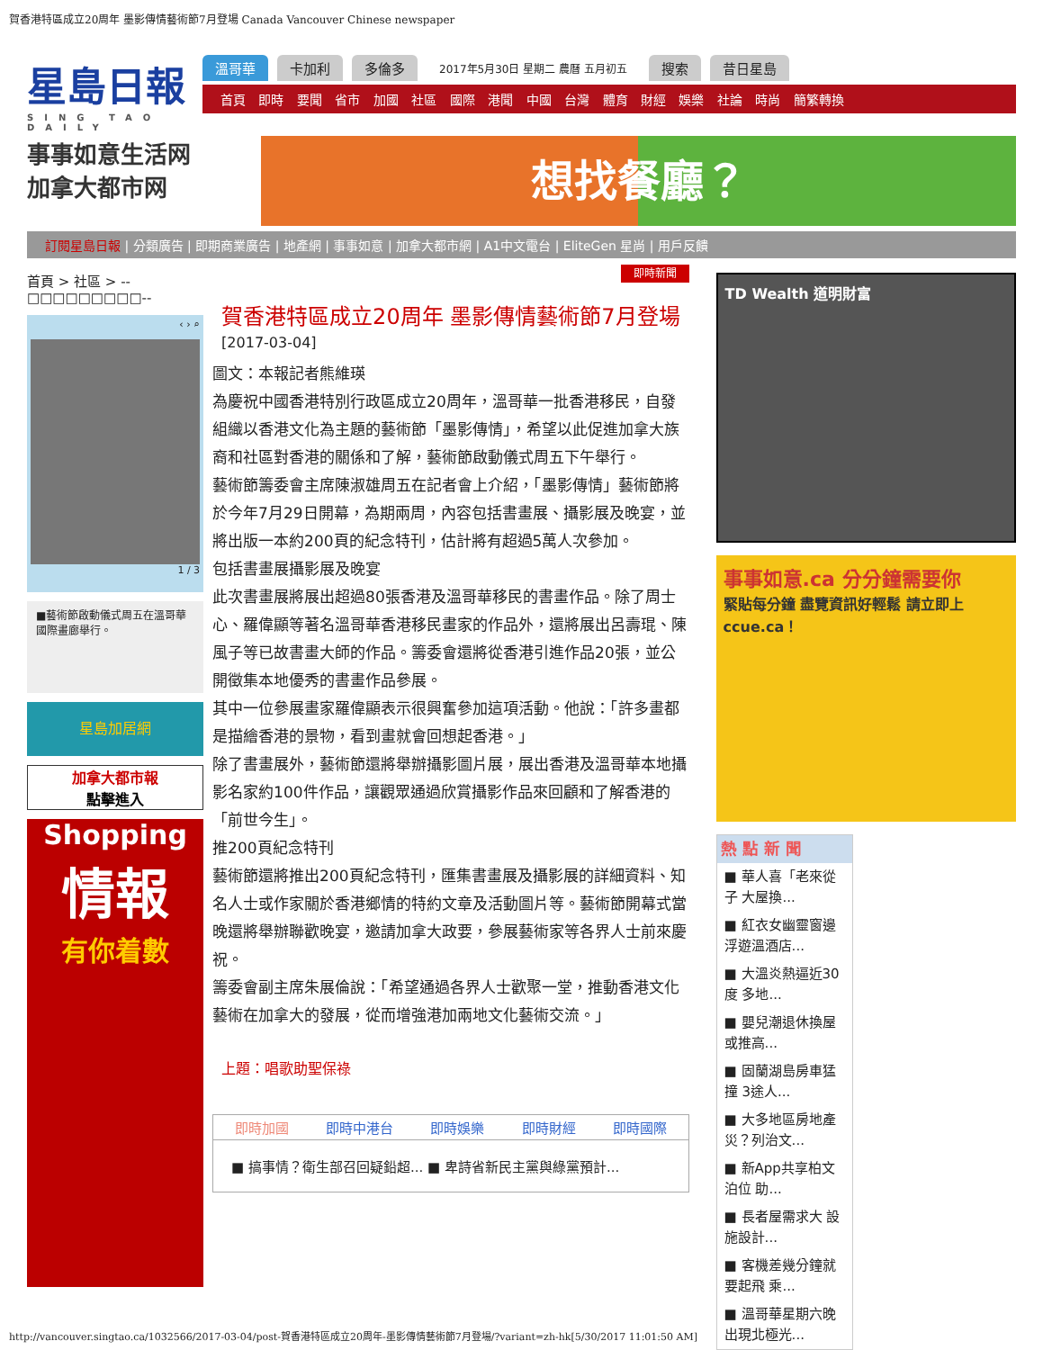賀香港特區成立20周年 墨影傳情藝術節7月登場 Canada Vancouver Chinese newspaper
星島日報
SING TAO DAILY
溫哥華 卡加利 多倫多 2017年5月30日 星期二 農曆 五月初五 搜索 昔日星島
首頁 即時 要聞 省市 加國 社區 國際 港聞 中國 台灣 體育 財經 娛樂 社論 時尚 簡繁轉換
事事如意生活网
加拿大都市网
想找餐廳？
訂閱星島日報 | 分類廣告 | 即期商業廣告 | 地產網 | 事事如意 | 加拿大都市網 | A1中文電台 | EliteGen 星尚 | 用戶反饋
首頁 > 社區 > --□□□□□□□□□--
‹ › ⌕
1 / 3
■藝術節啟動儀式周五在溫哥華國際畫廊舉行。
星島加居網
加拿大都市報
點擊進入
Shopping
情報
有你着數
即時新聞
賀香港特區成立20周年 墨影傳情藝術節7月登場
[2017-03-04]
圖文：本報記者熊維瑛
為慶祝中國香港特別行政區成立20周年，溫哥華一批香港移民，自發組織以香港文化為主題的藝術節「墨影傳情」，希望以此促進加拿大族裔和社區對香港的關係和了解，藝術節啟動儀式周五下午舉行。
藝術節籌委會主席陳淑雄周五在記者會上介紹，「墨影傳情」藝術節將於今年7月29日開幕，為期兩周，內容包括書畫展、攝影展及晚宴，並將出版一本約200頁的紀念特刊，估計將有超過5萬人次參加。
包括書畫展攝影展及晚宴
此次書畫展將展出超過80張香港及溫哥華移民的書畫作品。除了周士心、羅偉顯等著名溫哥華香港移民畫家的作品外，還將展出呂壽琨、陳風子等已故書畫大師的作品。籌委會還將從香港引進作品20張，並公開徵集本地優秀的書畫作品參展。
其中一位參展畫家羅偉顯表示很興奮參加這項活動。他說：「許多畫都是描繪香港的景物，看到畫就會回想起香港。」
除了書畫展外，藝術節還將舉辦攝影圖片展，展出香港及溫哥華本地攝影名家約100件作品，讓觀眾通過欣賞攝影作品來回顧和了解香港的「前世今生」。
推200頁紀念特刊
藝術節還將推出200頁紀念特刊，匯集書畫展及攝影展的詳細資料、知名人士或作家關於香港鄉情的特約文章及活動圖片等。藝術節開幕式當晚還將舉辦聯歡晚宴，邀請加拿大政要，參展藝術家等各界人士前來慶祝。
籌委會副主席朱展倫說：「希望通過各界人士歡聚一堂，推動香港文化藝術在加拿大的發展，從而增強港加兩地文化藝術交流。」
上題：唱歌助聖保祿
即時加國 即時中港台 即時娛樂 即時財經 即時國際
■ 搞事情？衛生部召回疑鉛超... ■ 卑詩省新民主黨與綠黨預計...
TD Wealth 道明財富
事事如意.ca 分分鐘需要你
緊貼每分鐘 盡覽資訊好輕鬆 請立即上 ccue.ca！
熱 點 新 聞
■ 華人喜「老來從子 大屋換...
■ 紅衣女幽靈窗邊浮遊溫酒店...
■ 大溫炎熱逼近30度 多地...
■ 嬰兒潮退休換屋 或推高...
■ 固蘭湖島房車猛撞 3途人...
■ 大多地區房地產災？列治文...
■ 新App共享柏文泊位 助...
■ 長者屋需求大 設施設計...
■ 客機差幾分鐘就要起飛 乘...
■ 溫哥華星期六晚出現北極光...
http://vancouver.singtao.ca/1032566/2017-03-04/post-賀香港特區成立20周年-墨影傳情藝術節7月登場/?variant=zh-hk[5/30/2017 11:01:50 AM]